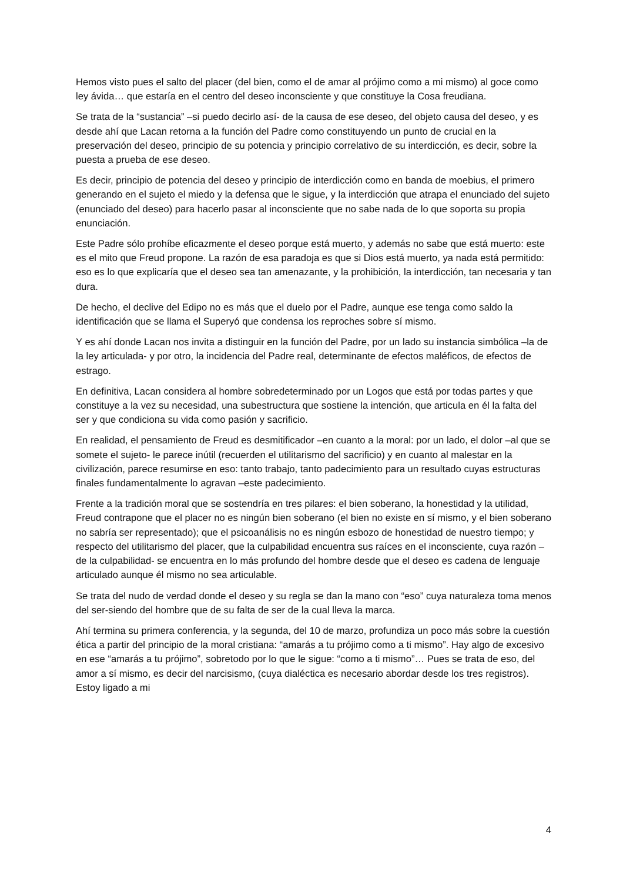Hemos visto pues el salto del placer (del bien, como el de amar al prójimo como a mi mismo) al goce como ley ávida… que estaría en el centro del deseo inconsciente y que constituye la Cosa freudiana.
Se trata de la “sustancia” –si puedo decirlo así- de la causa de ese deseo, del objeto causa del deseo, y es desde ahí que Lacan retorna a la función del Padre como constituyendo un punto de crucial en la preservación del deseo, principio de su potencia y principio correlativo de su interdicción, es decir, sobre la puesta a prueba de ese deseo.
Es decir, principio de potencia del deseo y principio de interdicción como en banda de moebius, el primero generando en el sujeto el miedo y la defensa que le sigue, y la interdicción que atrapa el enunciado del sujeto (enunciado del deseo) para hacerlo pasar al inconsciente que no sabe nada de lo que soporta su propia enunciación.
Este Padre sólo prohíbe eficazmente el deseo porque está muerto, y además no sabe que está muerto: este es el mito que Freud propone. La razón de esa paradoja es que si Dios está muerto, ya nada está permitido: eso es lo que explicaría que el deseo sea tan amenazante, y la prohibición, la interdicción, tan necesaria y tan dura.
De hecho, el declive del Edipo no es más que el duelo por el Padre, aunque ese tenga como saldo la identificación que se llama el Superyó que condensa los reproches sobre sí mismo.
Y es ahí donde Lacan nos invita a distinguir en la función del Padre, por un lado su instancia simbólica –la de la ley articulada- y por otro, la incidencia del Padre real, determinante de efectos maléficos, de efectos de estrago.
En definitiva, Lacan considera al hombre sobredeterminado por un Logos que está por todas partes y que constituye a la vez su necesidad, una subestructura que sostiene la intención, que articula en él la falta del ser y que condiciona su vida como pasión y sacrificio.
En realidad, el pensamiento de Freud es desmitificador –en cuanto a la moral: por un lado, el dolor –al que se somete el sujeto- le parece inútil (recuerden el utilitarismo del sacrificio) y en cuanto al malestar en la civilización, parece resumirse en eso: tanto trabajo, tanto padecimiento para un resultado cuyas estructuras finales fundamentalmente lo agravan –este padecimiento.
Frente a la tradición moral que se sostendría en tres pilares: el bien soberano, la honestidad y la utilidad, Freud contrapone que el placer no es ningún bien soberano (el bien no existe en sí mismo, y el bien soberano no sabría ser representado); que el psicoanálisis no es ningún esbozo de honestidad de nuestro tiempo; y respecto del utilitarismo del placer, que la culpabilidad encuentra sus raíces en el inconsciente, cuya razón –de la culpabilidad- se encuentra en lo más profundo del hombre desde que el deseo es cadena de lenguaje articulado aunque él mismo no sea articulable.
Se trata del nudo de verdad donde el deseo y su regla se dan la mano con “eso” cuya naturaleza toma menos del ser-siendo del hombre que de su falta de ser de la cual lleva la marca.
Ahí termina su primera conferencia, y la segunda, del 10 de marzo, profundiza un poco más sobre la cuestión ética a partir del principio de la moral cristiana: “amarás a tu prójimo como a ti mismo”. Hay algo de excesivo en ese “amarás a tu prójimo”, sobretodo por lo que le sigue: “como a ti mismo”… Pues se trata de eso, del amor a sí mismo, es decir del narcisismo, (cuya dialéctica es necesario abordar desde los tres registros). Estoy ligado a mi
4